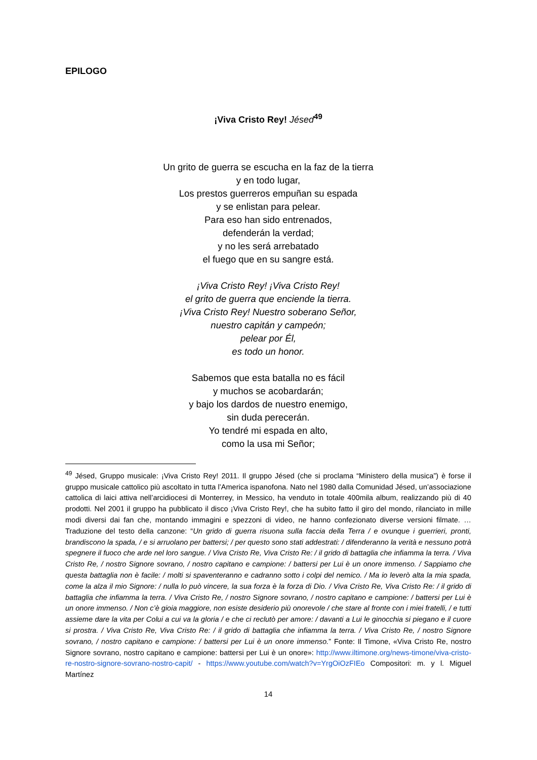EPILOGO
¡Viva Cristo Rey! Jésed<sup>49</sup>
Un grito de guerra se escucha en la faz de la tierra
y en todo lugar,
Los prestos guerreros empuñan su espada
y se enlistan para pelear.
Para eso han sido entrenados,
defenderán la verdad;
y no les será arrebatado
el fuego que en su sangre está.
¡Viva Cristo Rey! ¡Viva Cristo Rey!
el grito de guerra que enciende la tierra.
¡Viva Cristo Rey! Nuestro soberano Señor,
nuestro capitán y campeón;
pelear por Él,
es todo un honor.
Sabemos que esta batalla no es fácil
y muchos se acobardarán;
y bajo los dardos de nuestro enemigo,
sin duda perecerán.
Yo tendré mi espada en alto,
como la usa mi Señor;
<sup>49</sup> Jésed, Gruppo musicale: ¡Viva Cristo Rey! 2011. Il gruppo Jésed (che si proclama “Ministero della musica”) è forse il gruppo musicale cattolico più ascoltato in tutta l’America ispanofona. Nato nel 1980 dalla Comunidad Jésed, un’associazione cattolica di laici attiva nell’arcidiocesi di Monterrey, in Messico, ha venduto in totale 400mila album, realizzando più di 40 prodotti. Nel 2001 il gruppo ha pubblicato il disco ¡Viva Cristo Rey!, che ha subito fatto il giro del mondo, rilanciato in mille modi diversi dai fan che, montando immagini e spezzoni di video, ne hanno confezionato diverse versioni filmate. … Traduzione del testo della canzone: “Un grido di guerra risuona sulla faccia della Terra / e ovunque i guerrieri, pronti, brandiscono la spada, / e si arruolano per battersi; / per questo sono stati addestrati: / difenderanno la verità e nessuno potrà spegnere il fuoco che arde nel loro sangue. / Viva Cristo Re, Viva Cristo Re: / il grido di battaglia che infiamma la terra. / Viva Cristo Re, / nostro Signore sovrano, / nostro capitano e campione: / battersi per Lui è un onore immenso. / Sappiamo che questa battaglia non è facile: / molti si spaventeranno e cadranno sotto i colpi del nemico. / Ma io leverò alta la mia spada, come la alza il mio Signore: / nulla lo può vincere, la sua forza è la forza di Dio. / Viva Cristo Re, Viva Cristo Re: / il grido di battaglia che infiamma la terra. / Viva Cristo Re, / nostro Signore sovrano, / nostro capitano e campione: / battersi per Lui è un onore immenso. / Non c’è gioia maggiore, non esiste desiderio più onorevole / che stare al fronte con i miei fratelli, / e tutti assieme dare la vita per Colui a cui va la gloria / e che ci reclutò per amore: / davanti a Lui le ginocchia si piegano e il cuore si prostra. / Viva Cristo Re, Viva Cristo Re: / il grido di battaglia che infiamma la terra. / Viva Cristo Re, / nostro Signore sovrano, / nostro capitano e campione: / battersi per Lui è un onore immenso.” Fonte: Il Timone, «Viva Cristo Re, nostro Signore sovrano, nostro capitano e campione: battersi per Lui è un onore»: http://www.iltimone.org/news-timone/viva-cristo-re-nostro-signore-sovrano-nostro-capit/ - https://www.youtube.com/watch?v=YrgOiOzFIEo Compositori: m. y l. Miguel Martínez
14